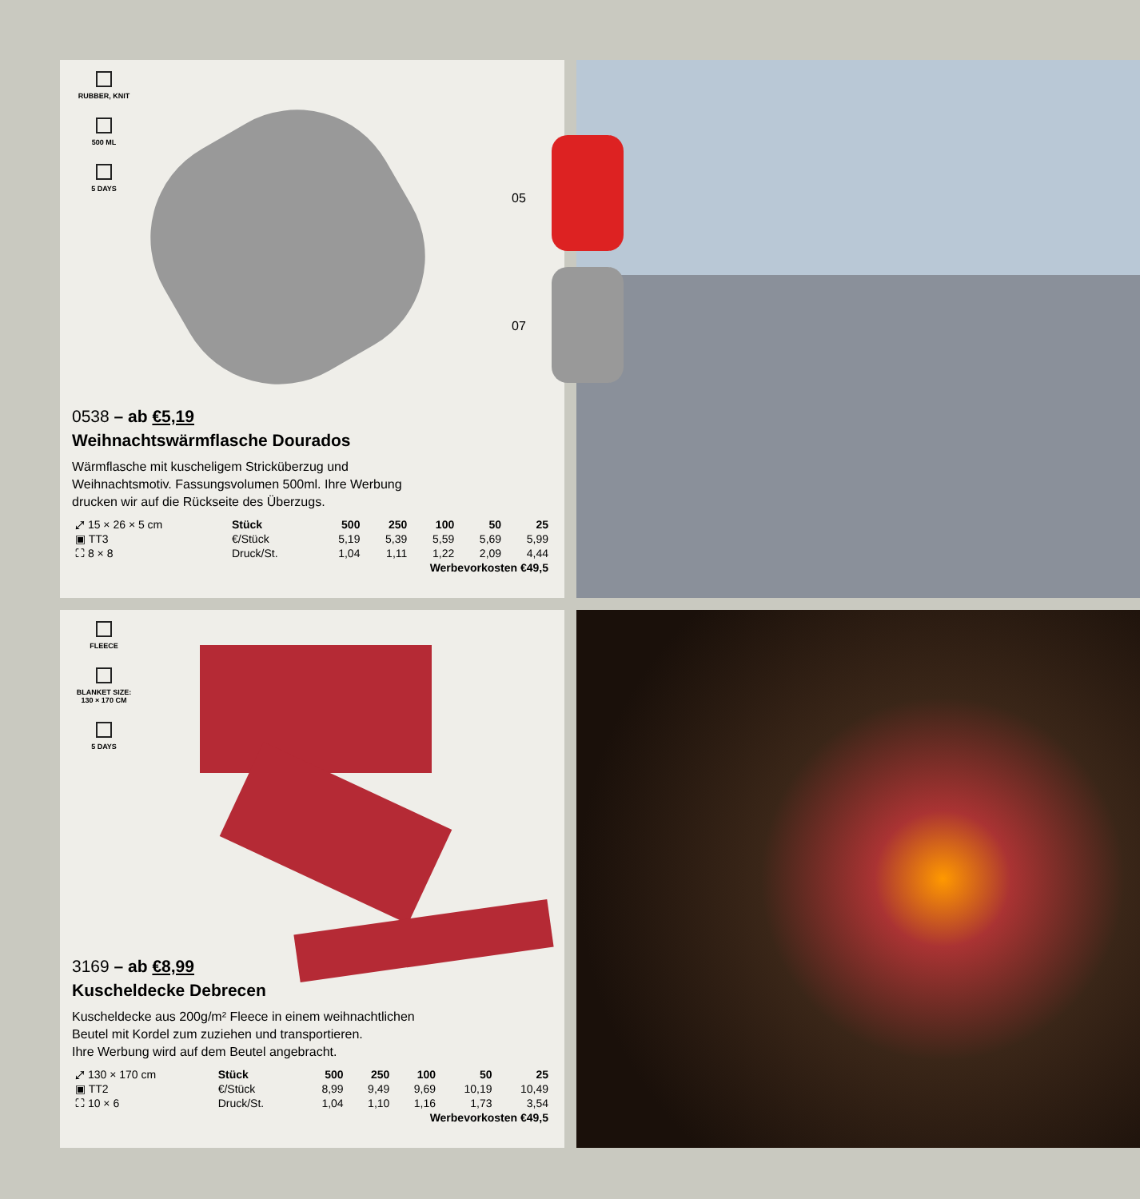RUBBER, KNIT
500 ML
5 DAYS
05
07
0538 – ab €5,19
Weihnachtswärmflasche Dourados
Wärmflasche mit kuscheligem Stricküberzug und
Weihnachtsmotiv. Fassungsvolumen 500ml. Ihre Werbung
drucken wir auf die Rückseite des Überzugs.
| ⤢ 15 × 26 × 5 cm | Stück | 500 | 250 | 100 | 50 | 25 |
| ▣ TT3 | €/Stück | 5,19 | 5,39 | 5,59 | 5,69 | 5,99 |
| ⛶ 8 × 8 | Druck/St. | 1,04 | 1,11 | 1,22 | 2,09 | 4,44 |
| Werbevorkosten €49,5 | | | | | | |
FLEECE
BLANKET SIZE:
130 × 170 CM
5 DAYS
3169 – ab €8,99
Kuscheldecke Debrecen
Kuscheldecke aus 200g/m² Fleece in einem weihnachtlichen
Beutel mit Kordel zum zuziehen und transportieren.
Ihre Werbung wird auf dem Beutel angebracht.
| ⤢ 130 × 170 cm | Stück | 500 | 250 | 100 | 50 | 25 |
| ▣ TT2 | €/Stück | 8,99 | 9,49 | 9,69 | 10,19 | 10,49 |
| ⛶ 10 × 6 | Druck/St. | 1,04 | 1,10 | 1,16 | 1,73 | 3,54 |
| Werbevorkosten €49,5 | | | | | | |